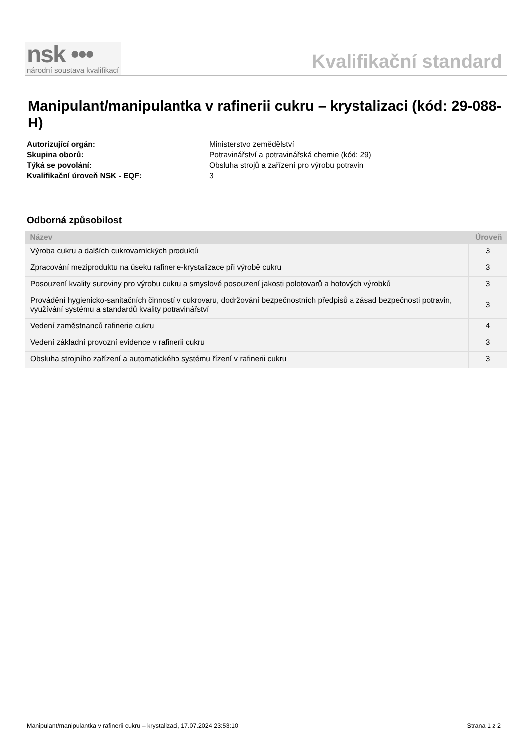nsk •••
národní soustava kvalifikací
Kvalifikační standard
Manipulant/manipulantka v rafinerii cukru – krystalizaci (kód: 29-088-H)
Autorizující orgán: Ministerstvo zemědělství Skupina oborů: Potravinářství a potravinářská chemie (kód: 29) Týká se povolání: Obsluha strojů a zařízení pro výrobu potravin Kvalifikační úroveň NSK - EQF: 3
Odborná způsobilost
| Název | Úroveň |
| --- | --- |
| Výroba cukru a dalších cukrovarnických produktů | 3 |
| Zpracování meziproduktu na úseku rafinerie-krystalizace při výrobě cukru | 3 |
| Posouzení kvality suroviny pro výrobu cukru a smyslové posouzení jakosti polotovarů a hotových výrobků | 3 |
| Provádění hygienicko-sanitačních činností v cukrovaru, dodržování bezpečnostních předpisů a zásad bezpečnosti potravin, využívání systému a standardů kvality potravinářství | 3 |
| Vedení zaměstnanců rafinerie cukru | 4 |
| Vedení základní provozní evidence v rafinerii cukru | 3 |
| Obsluha strojního zařízení a automatického systému řízení v rafinerii cukru | 3 |
Manipulant/manipulantka v rafinerii cukru – krystalizaci, 17.07.2024 23:53:10 Strana 1 z 2